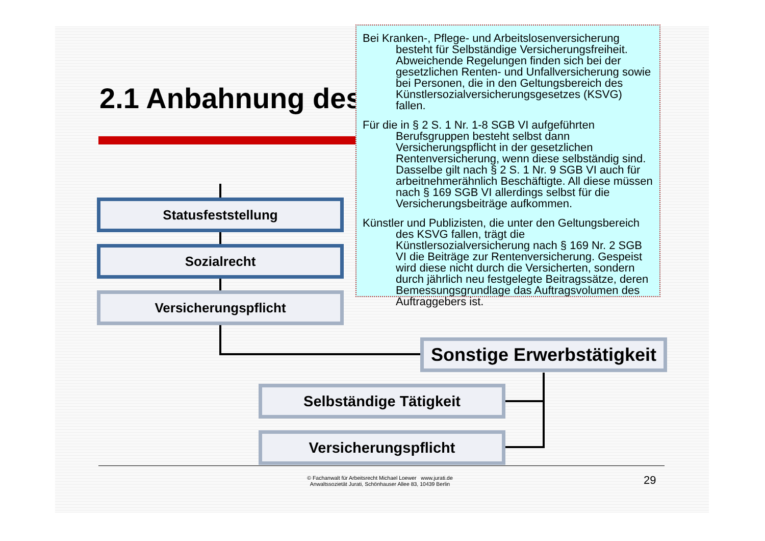2.1 Anbahnung des
Statusfeststellung
Sozialrecht
Versicherungspflicht
Sonstige Erwerbstätigkeit
Selbständige Tätigkeit
Versicherungspflicht
Bei Kranken-, Pflege- und Arbeitslosenversicherung besteht für Selbständige Versicherungsfreiheit. Abweichende Regelungen finden sich bei der gesetzlichen Renten- und Unfallversicherung sowie bei Personen, die in den Geltungsbereich des Künstlersozialversicherungsgesetzes (KSVG) fallen.
Für die in § 2 S. 1 Nr. 1-8 SGB VI aufgeführten Berufsgruppen besteht selbst dann Versicherungspflicht in der gesetzlichen Rentenversicherung, wenn diese selbständig sind. Dasselbe gilt nach § 2 S. 1 Nr. 9 SGB VI auch für arbeitnehmerähnlich Beschäftigte. All diese müssen nach § 169 SGB VI allerdings selbst für die Versicherungsbeiträge aufkommen.
Künstler und Publizisten, die unter den Geltungsbereich des KSVG fallen, trägt die Künstlersozialversicherung nach § 169 Nr. 2 SGB VI die Beiträge zur Rentenversicherung. Gespeist wird diese nicht durch die Versicherten, sondern durch jährlich neu festgelegte Beitragssätze, deren Bemessungsgrundlage das Auftragsvolumen des Auftraggebers ist.
© Fachanwalt für Arbeitsrecht Michael Loewer www.jurati.de
Anwaltssozietät Jurati, Schönhauser Allee 83, 10439 Berlin
29